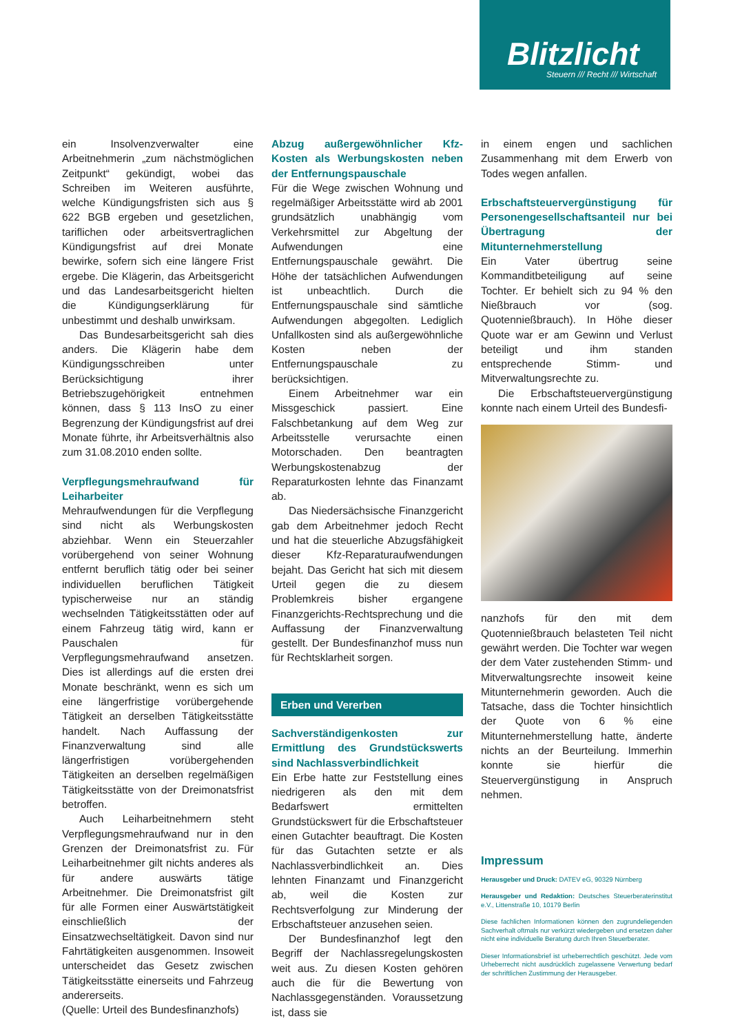Blitzlicht
Steuern /// Recht /// Wirtschaft
ein Insolvenzverwalter eine Arbeitnehmerin „zum nächstmöglichen Zeitpunkt“ gekündigt, wobei das Schreiben im Weiteren ausführte, welche Kündigungsfristen sich aus § 622 BGB ergeben und gesetzlichen, tariflichen oder arbeitsvertraglichen Kündigungsfrist auf drei Monate bewirke, sofern sich eine längere Frist ergebe. Die Klägerin, das Arbeitsgericht und das Landesarbeitsgericht hielten die Kündigungserklärung für unbestimmt und deshalb unwirksam.
Das Bundesarbeitsgericht sah dies anders. Die Klägerin habe dem Kündigungsschreiben unter Berücksichtigung ihrer Betriebszugehörigkeit entnehmen können, dass § 113 InsO zu einer Begrenzung der Kündigungsfrist auf drei Monate führte, ihr Arbeitsverhältnis also zum 31.08.2010 enden sollte.
Verpflegungsmehraufwand für Leiharbeiter
Mehraufwendungen für die Verpflegung sind nicht als Werbungskosten abziehbar. Wenn ein Steuerzahler vorübergehend von seiner Wohnung entfernt beruflich tätig oder bei seiner individuellen beruflichen Tätigkeit typischerweise nur an ständig wechselnden Tätigkeitsstätten oder auf einem Fahrzeug tätig wird, kann er Pauschalen für Verpflegungsmehraufwand ansetzen. Dies ist allerdings auf die ersten drei Monate beschränkt, wenn es sich um eine längerfristige vorübergehende Tätigkeit an derselben Tätigkeitsstätte handelt. Nach Auffassung der Finanzverwaltung sind alle längerfristigen vorübergehenden Tätigkeiten an derselben regelmäßigen Tätigkeitsstätte von der Dreimonatsfrist betroffen.
Auch Leiharbeitnehmern steht Verpflegungsmehraufwand nur in den Grenzen der Dreimonatsfrist zu. Für Leiharbeitnehmer gilt nichts anderes als für andere auswärts tätige Arbeitnehmer. Die Dreimonatsfrist gilt für alle Formen einer Auswärtstätigkeit einschließlich der Einsatzwechseltätigkeit. Davon sind nur Fahrtätigkeiten ausgenommen. Insoweit unterscheidet das Gesetz zwischen Tätigkeitsstätte einerseits und Fahrzeug andererseits.
(Quelle: Urteil des Bundesfinanzhofs)
Abzug außergewöhnlicher Kfz-Kosten als Werbungskosten neben der Entfernungspauschale
Für die Wege zwischen Wohnung und regelmäßiger Arbeitsstätte wird ab 2001 grundsätzlich unabhängig vom Verkehrsmittel zur Abgeltung der Aufwendungen eine Entfernungspauschale gewährt. Die Höhe der tatsächlichen Aufwendungen ist unbeachtlich. Durch die Entfernungspauschale sind sämtliche Aufwendungen abgegolten. Lediglich Unfallkosten sind als außergewöhnliche Kosten neben der Entfernungspauschale zu berücksichtigen.
Einem Arbeitnehmer war ein Missgeschick passiert. Eine Falschbetankung auf dem Weg zur Arbeitsstelle verursachte einen Motorschaden. Den beantragten Werbungskostenabzug der Reparaturkosten lehnte das Finanzamt ab.
Das Niedersächsische Finanzgericht gab dem Arbeitnehmer jedoch Recht und hat die steuerliche Abzugsfähigkeit dieser Kfz-Reparaturaufwendungen bejaht. Das Gericht hat sich mit diesem Urteil gegen die zu diesem Problemkreis bisher ergangene Finanzgerichts-Rechtsprechung und die Auffassung der Finanzverwaltung gestellt. Der Bundesfinanzhof muss nun für Rechtsklarheit sorgen.
Erben und Vererben
Sachverständigenkosten zur Ermittlung des Grundstückswerts sind Nachlassverbindlichkeit
Ein Erbe hatte zur Feststellung eines niedrigeren als den mit dem Bedarfswert ermittelten Grundstückswert für die Erbschaftsteuer einen Gutachter beauftragt. Die Kosten für das Gutachten setzte er als Nachlassverbindlichkeit an. Dies lehnten Finanzamt und Finanzgericht ab, weil die Kosten zur Rechtsverfolgung zur Minderung der Erbschaftsteuer anzusehen seien.
Der Bundesfinanzhof legt den Begriff der Nachlassregelungskosten weit aus. Zu diesen Kosten gehören auch die für die Bewertung von Nachlassgegenständen. Voraussetzung ist, dass sie
in einem engen und sachlichen Zusammenhang mit dem Erwerb von Todes wegen anfallen.
Erbschaftsteuervergünstigung für Personengesellschaftsanteil nur bei Übertragung der Mitunternehmerstellung
Ein Vater übertrug seine Kommanditbeteiligung auf seine Tochter. Er behielt sich zu 94 % den Nießbrauch vor (sog. Quotennießbrauch). In Höhe dieser Quote war er am Gewinn und Verlust beteiligt und ihm standen entsprechende Stimm- und Mitverwaltungsrechte zu.
Die Erbschaftsteuervergünstigung konnte nach einem Urteil des Bundesfi-
nanzhofs für den mit dem Quotennießbrauch belasteten Teil nicht gewährt werden. Die Tochter war wegen der dem Vater zustehenden Stimm- und Mitverwaltungsrechte insoweit keine Mitunternehmerin geworden. Auch die Tatsache, dass die Tochter hinsichtlich der Quote von 6 % eine Mitunternehmerstellung hatte, änderte nichts an der Beurteilung. Immerhin konnte sie hierfür die Steuervergünstigung in Anspruch nehmen.
Impressum
Herausgeber und Druck: DATEV eG, 90329 Nürnberg
Herausgeber und Redaktion: Deutsches Steuerberaterinstitut e.V., Littenstraße 10, 10179 Berlin
Diese fachlichen Informationen können den zugrundeliegenden Sachverhalt oftmals nur verkürzt wiedergeben und ersetzen daher nicht eine individuelle Beratung durch Ihren Steuerberater.
Dieser Informationsbrief ist urheberrechtlich geschützt. Jede vom Urheberrecht nicht ausdrücklich zugelassene Verwertung bedarf der schriftlichen Zustimmung der Herausgeber.